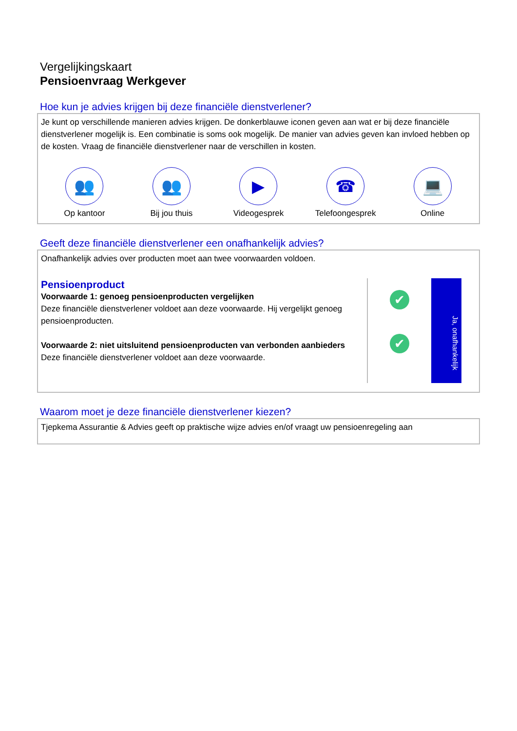Vergelijkingskaart
Pensioenvraag Werkgever
Hoe kun je advies krijgen bij deze financiële dienstverlener?
Je kunt op verschillende manieren advies krijgen. De donkerblauwe iconen geven aan wat er bij deze financiële dienstverlener mogelijk is. Een combinatie is soms ook mogelijk. De manier van advies geven kan invloed hebben op de kosten. Vraag de financiële dienstverlener naar de verschillen in kosten.
👥
Op kantoor
👥
Bij jou thuis
▶
Videogesprek
☎
Telefoongesprek
💻
Online
Geeft deze financiële dienstverlener een onafhankelijk advies?
Onafhankelijk advies over producten moet aan twee voorwaarden voldoen.
Pensioenproduct
Voorwaarde 1: genoeg pensioenproducten vergelijken
Deze financiële dienstverlener voldoet aan deze voorwaarde. Hij vergelijkt genoeg pensioenproducten.
Voorwaarde 2: niet uitsluitend pensioenproducten van verbonden aanbieders
Deze financiële dienstverlener voldoet aan deze voorwaarde.
✔
✔
Ja, onafhankelijk
Waarom moet je deze financiële dienstverlener kiezen?
Tjepkema Assurantie & Advies geeft op praktische wijze advies en/of vraagt uw pensioenregeling aan